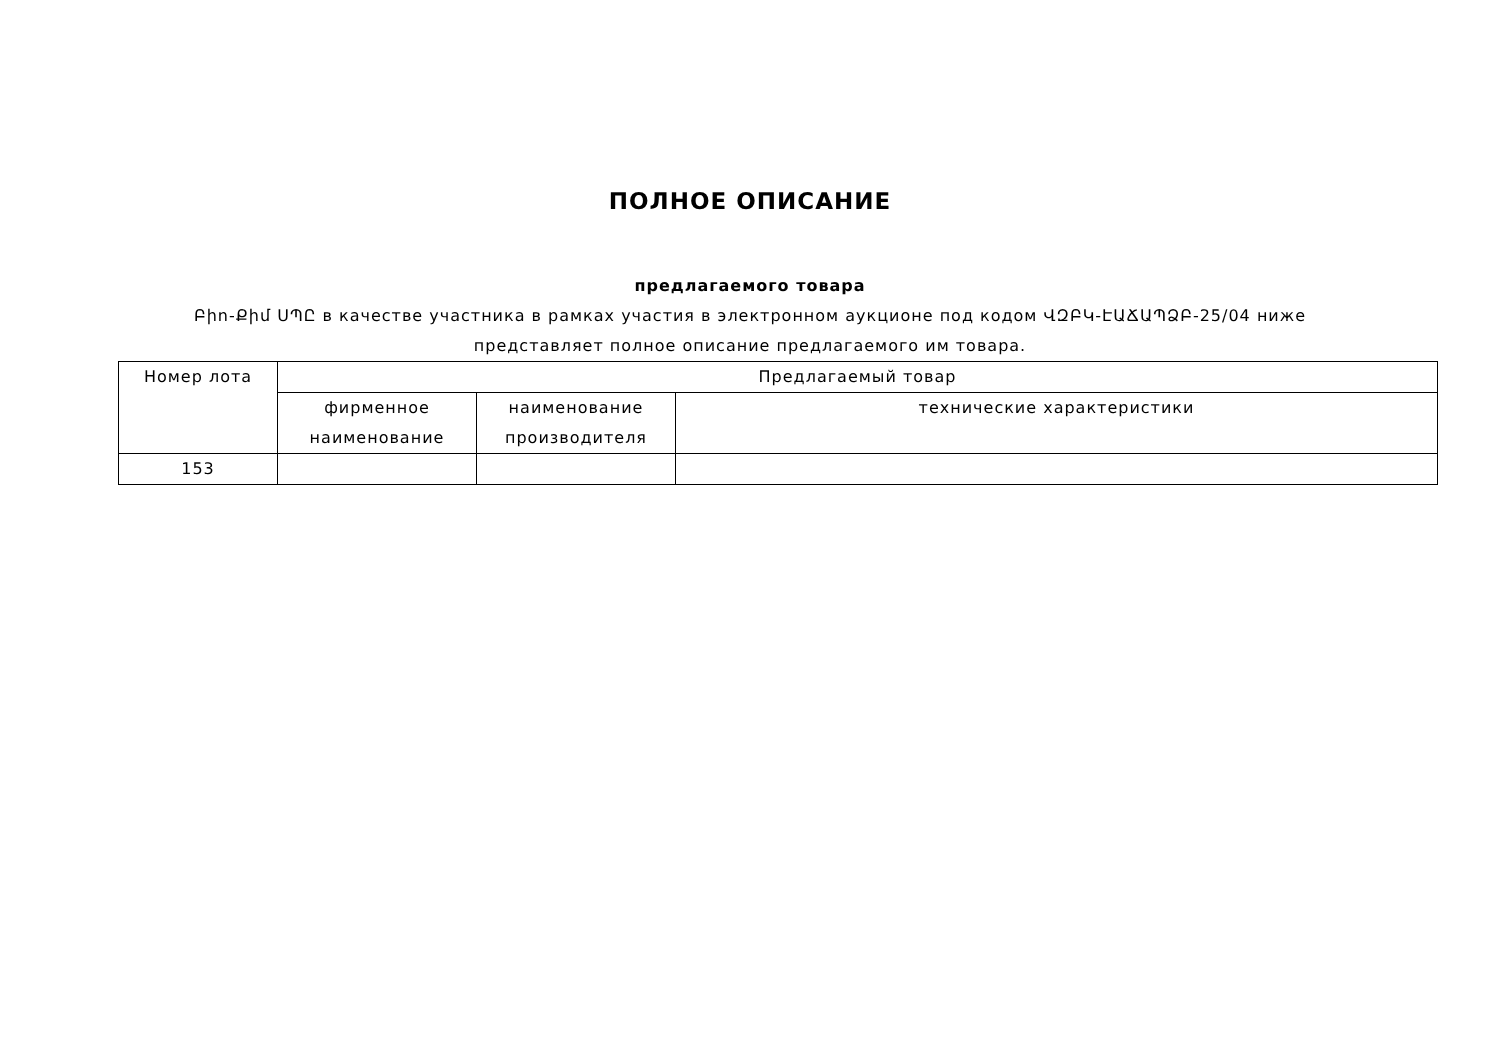ПОЛНОЕ ОПИСАНИЕ
предлагаемого товара
Բիո-Քիմ ՍՊԸ в качестве участника в рамках участия в электронном аукционе под кодом ՎԶԲԿ-ԷԱՃԱՊՁԲ-25/04 ниже представляет полное описание предлагаемого им товара.
| Номер лота | Предлагаемый товар | | |
| --- | --- | --- | --- |
| | фирменное наименование | наименование производителя | технические характеристики |
| 153 | | | |